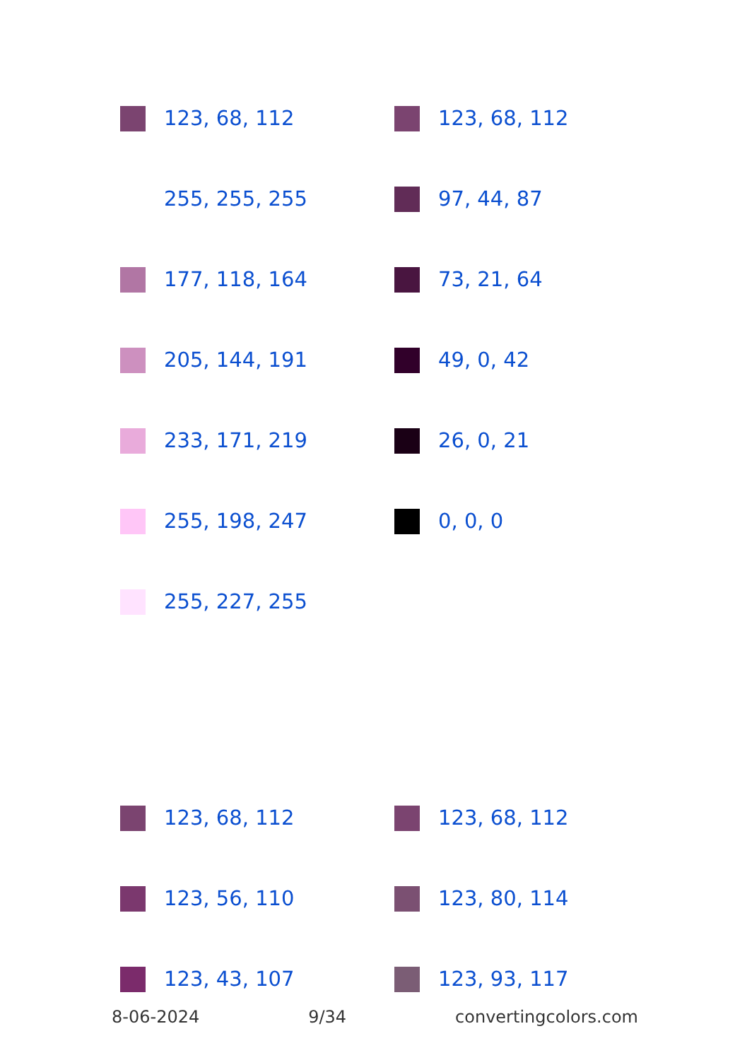| | 123, 68, 112 | | 123, 68, 112 |
| | 255, 255, 255 | | 97, 44, 87 |
| | 177, 118, 164 | | 73, 21, 64 |
| | 205, 144, 191 | | 49, 0, 42 |
| | 233, 171, 219 | | 26, 0, 21 |
| | 255, 198, 247 | | 0, 0, 0 |
| | 255, 227, 255 | | |
| | 123, 68, 112 | | 123, 68, 112 |
| | 123, 56, 110 | | 123, 80, 114 |
| | 123, 43, 107 | | 123, 93, 117 |
8-06-2024 9/34 convertingcolors.com